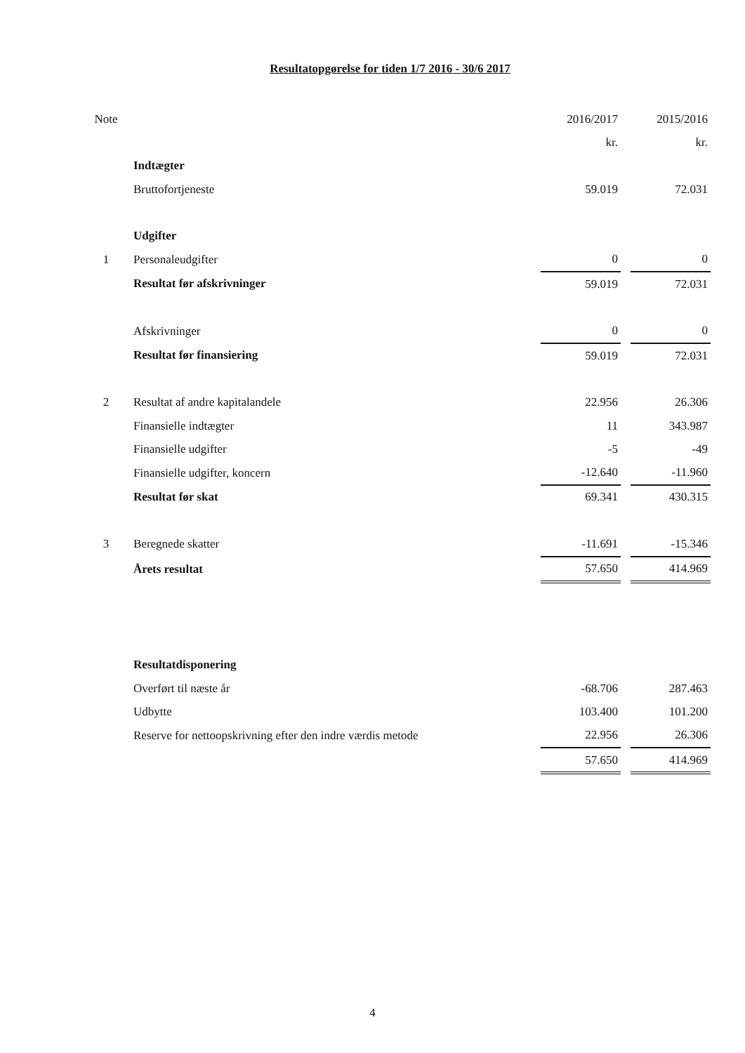Resultatopgørelse for tiden 1/7 2016 - 30/6 2017
| Note | | 2016/2017 | | 2015/2016 |
| | | kr. | | kr. |
| | Indtægter | | | |
| | Bruttofortjeneste | 59.019 | | 72.031 |
| | Udgifter | | | |
| 1 | Personaleudgifter | 0 | | 0 |
| | Resultat før afskrivninger | 59.019 | | 72.031 |
| | Afskrivninger | 0 | | 0 |
| | Resultat før finansiering | 59.019 | | 72.031 |
| 2 | Resultat af andre kapitalandele | 22.956 | | 26.306 |
| | Finansielle indtægter | 11 | | 343.987 |
| | Finansielle udgifter | -5 | | -49 |
| | Finansielle udgifter, koncern | -12.640 | | -11.960 |
| | Resultat før skat | 69.341 | | 430.315 |
| 3 | Beregnede skatter | -11.691 | | -15.346 |
| | Årets resultat | 57.650 | | 414.969 |
| | Resultatdisponering | | | |
| | Overført til næste år | -68.706 | | 287.463 |
| | Udbytte | 103.400 | | 101.200 |
| | Reserve for nettoopskrivning efter den indre værdis metode | 22.956 | | 26.306 |
| | | 57.650 | | 414.969 |
4